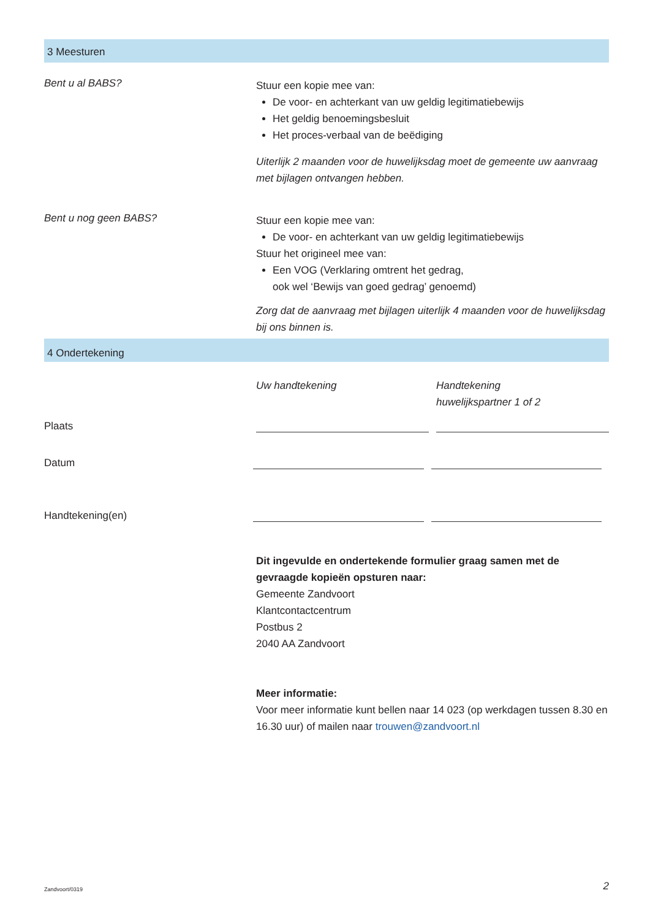3 Meesturen
Bent u al BABS?
Stuur een kopie mee van:
De voor- en achterkant van uw geldig legitimatiebewijs
Het geldig benoemingsbesluit
Het proces-verbaal van de beëdiging
Uiterlijk 2 maanden voor de huwelijksdag moet de gemeente uw aanvraag met bijlagen ontvangen hebben.
Bent u nog geen BABS?
Stuur een kopie mee van:
De voor- en achterkant van uw geldig legitimatiebewijs
Stuur het origineel mee van:
Een VOG (Verklaring omtrent het gedrag,
ook wel ‘Bewijs van goed gedrag’ genoemd)
Zorg dat de aanvraag met bijlagen uiterlijk 4 maanden voor de huwelijksdag bij ons binnen is.
4 Ondertekening
Uw handtekening Handtekening
huwelijkspartner 1 of 2
Plaats
Datum
Handtekening(en)
Dit ingevulde en ondertekende formulier graag samen met de gevraagde kopieën opsturen naar:
Gemeente Zandvoort
Klantcontactcentrum
Postbus 2
2040 AA Zandvoort
Meer informatie:
Voor meer informatie kunt bellen naar 14 023 (op werkdagen tussen 8.30 en 16.30 uur) of mailen naar trouwen@zandvoort.nl
Zandvoort/0319 2